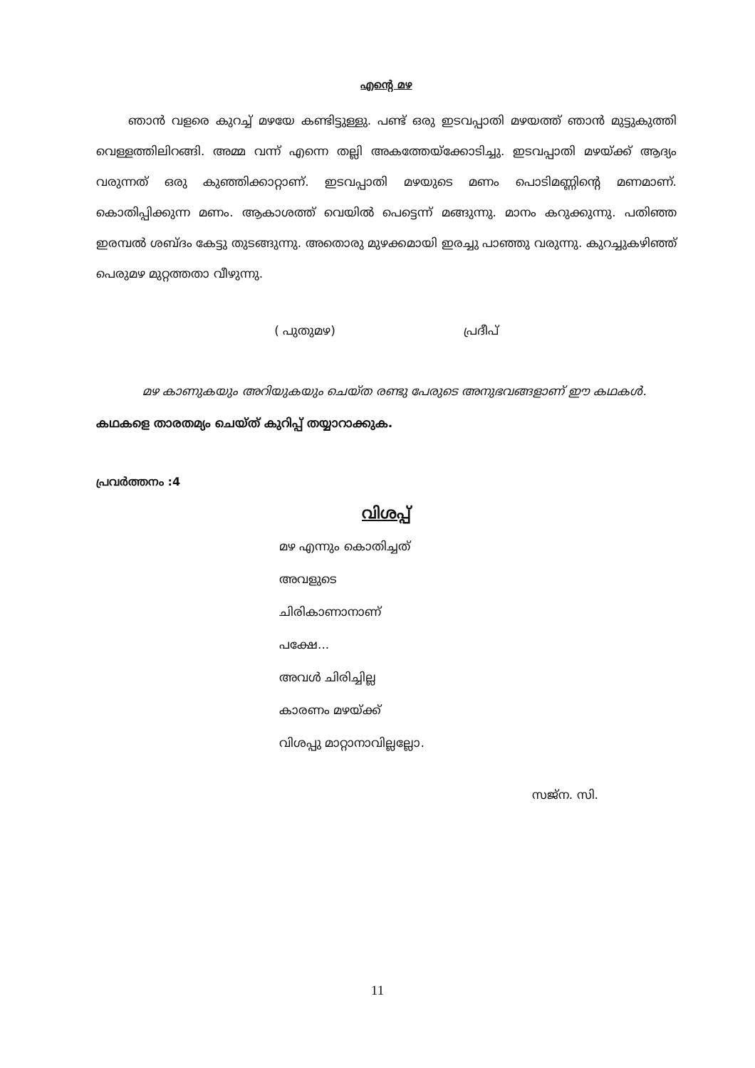എന്റെ മഴ
ഞാൻ വളരെ കുറച്ച് മഴയേ കണ്ടിട്ടുള്ളു. പണ്ട് ഒരു ഇടവപ്പാതി മഴയത്ത് ഞാൻ മുട്ടുകുത്തി വെള്ളത്തിലിറങ്ങി. അമ്മ വന്ന് എന്നെ തല്ലി അകത്തേയ്ക്കോടിച്ചു. ഇടവപ്പാതി മഴയ്ക്ക് ആദ്യം വരുന്നത് ഒരു കുഞ്ഞിക്കാറ്റാണ്. ഇടവപ്പാതി മഴയുടെ മണം പൊടിമണ്ണിന്റെ മണമാണ്. കൊതിപ്പിക്കുന്ന മണം. ആകാശത്ത് വെയിൽ പെട്ടെന്ന് മങ്ങുന്നു. മാനം കറുക്കുന്നു. പതിഞ്ഞ ഇരമ്പൽ ശബ്ദം കേട്ടു തുടങ്ങുന്നു. അതൊരു മുഴക്കമായി ഇരച്ചു പാഞ്ഞു വരുന്നു. കുറച്ചുകഴിഞ്ഞ് പെരുമഴ മുറ്റത്തതാ വീഴുന്നു.
( പുതുമഴ) പ്രദീപ്
മഴ കാണുകയും അറിയുകയും ചെയ്ത രണ്ടു പേരുടെ അനുഭവങ്ങളാണ് ഈ കഥകൾ. കഥകളെ താരതമ്യം ചെയ്ത് കുറിപ്പ് തയ്യാറാക്കുക.
പ്രവർത്തനം :4
വിശപ്പ്
മഴ എന്നും കൊതിച്ചത്
അവളുടെ
ചിരികാണാനാണ്
പക്ഷേ...
അവൾ ചിരിച്ചില്ല
കാരണം മഴയ്ക്ക്
വിശപ്പു മാറ്റാനാവില്ലല്ലോ.
സജ്ന. സി.
11